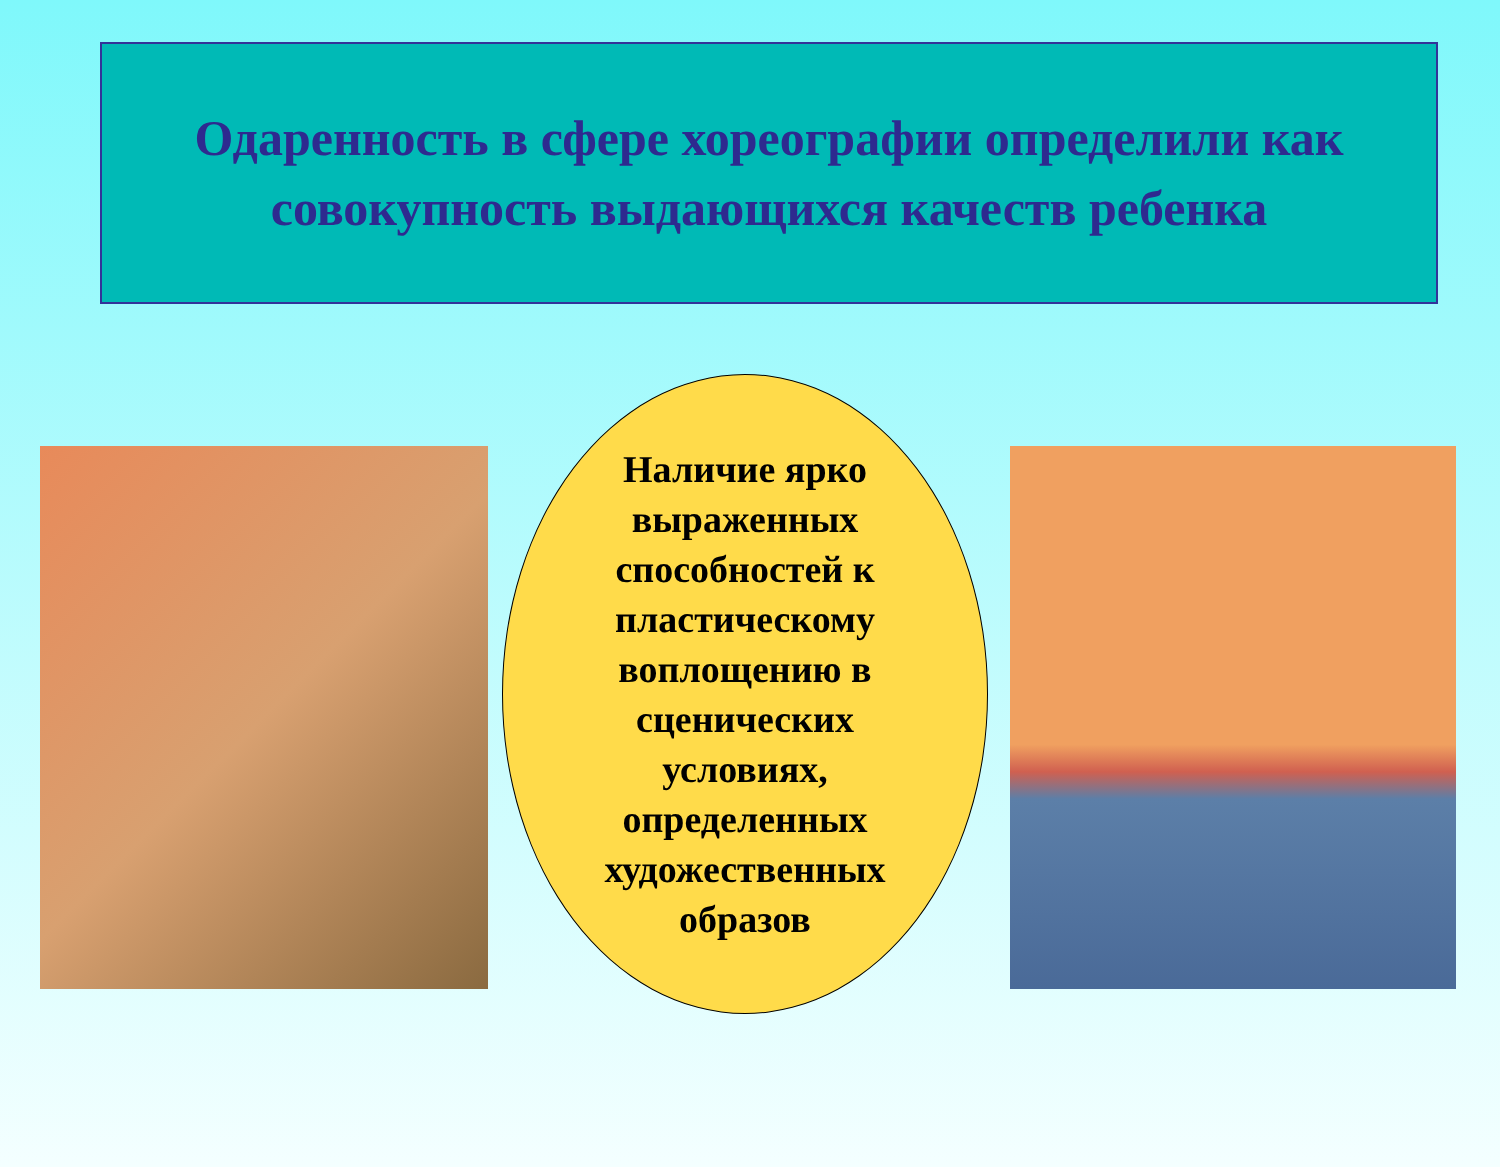Одаренность в сфере хореографии определили как совокупность выдающихся качеств ребенка
Наличие ярко
выраженных
способностей к
пластическому
воплощению в
сценических
условиях,
определенных
художественных
образов